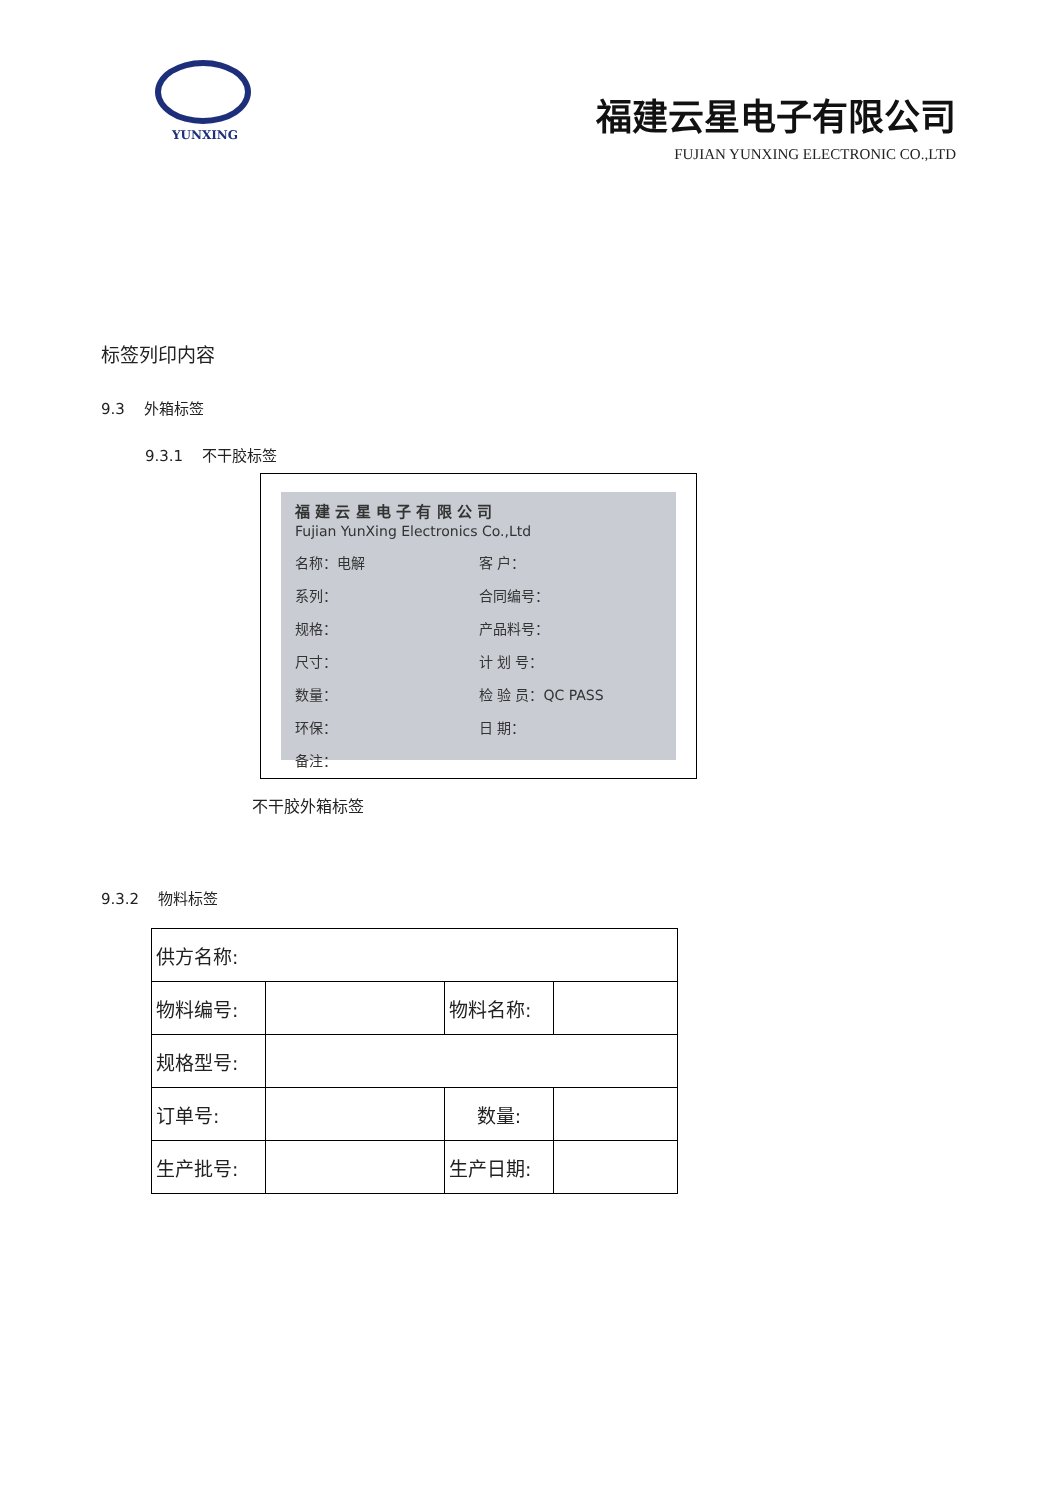YUNXING
福建云星电子有限公司
FUJIAN YUNXING ELECTRONIC CO.,LTD
标签列印内容
9.3 外箱标签
9.3.1 不干胶标签
福 建 云 星 电 子 有 限 公 司
Fujian YunXing Electronics Co.,Ltd
名称：电解 客 户：
系列： 合同编号：
规格： 产品料号：
尺寸： 计 划 号：
数量： 检 验 员：QC PASS
环保： 日 期：
备注：
不干胶外箱标签
9.3.2 物料标签
| 供方名称: | | | |
| 物料编号: | | 物料名称: | |
| 规格型号: | | | |
| 订单号: | | 数量: | |
| 生产批号: | | 生产日期: | |